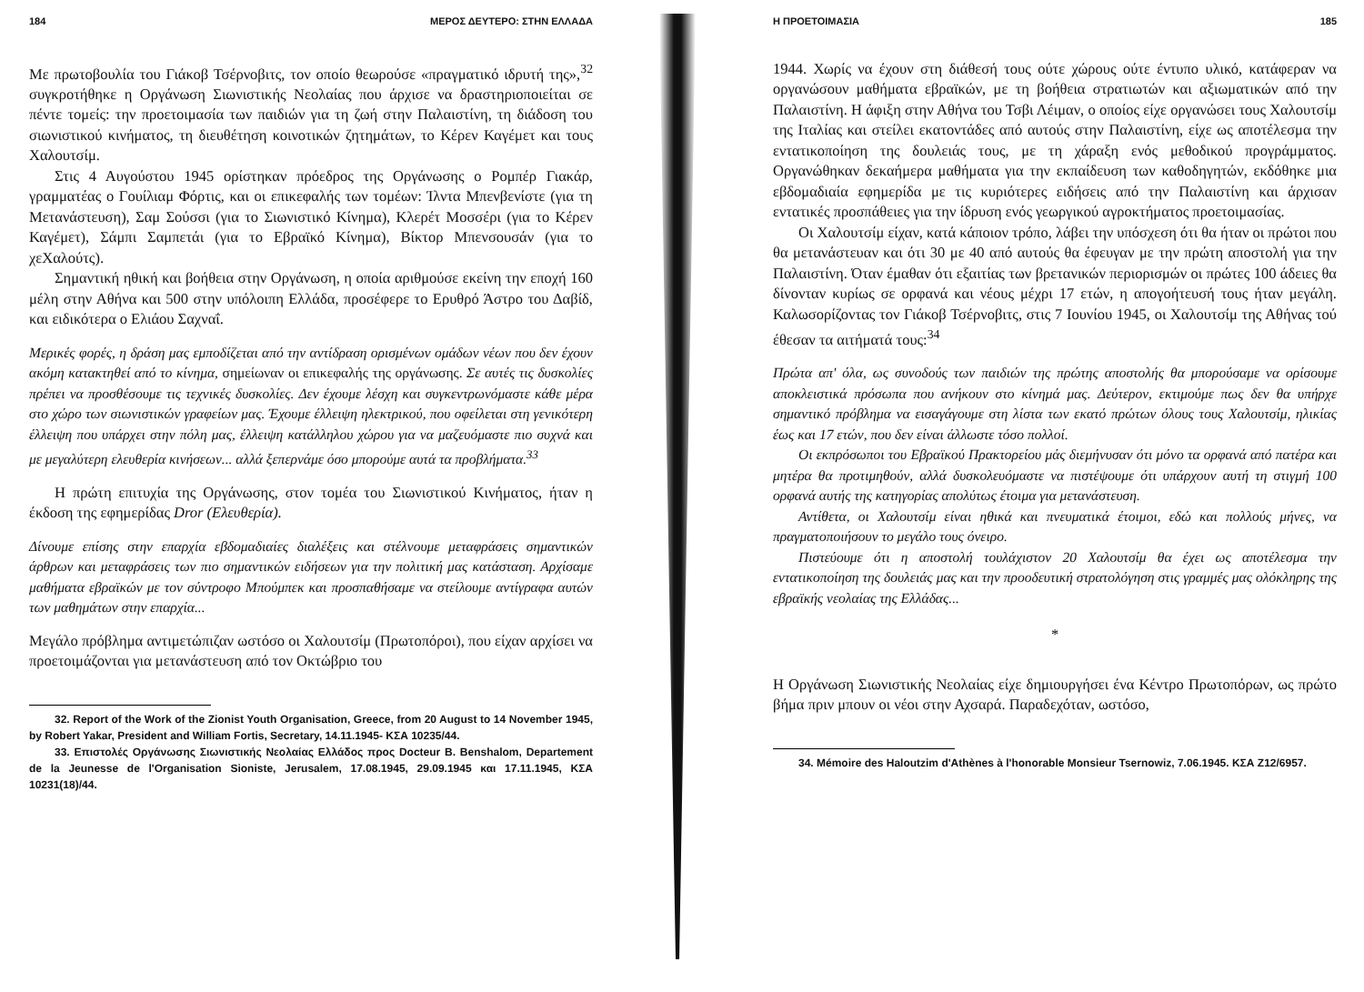184 ΜΕΡΟΣ ΔΕΥΤΕΡΟ: ΣΤΗΝ ΕΛΛΑΔΑ
Με πρωτοβουλία του Γιάκοβ Τσέρνοβιτς, τον οποίο θεωρούσε «πραγματικό ιδρυτή της»,<sup>32</sup> συγκροτήθηκε η Οργάνωση Σιωνιστικής Νεολαίας που άρχισε να δραστηριοποιείται σε πέντε τομείς: την προετοιμασία των παιδιών για τη ζωή στην Παλαιστίνη, τη διάδοση του σιωνιστικού κινήματος, τη διευθέτηση κοινοτικών ζητημάτων, το Κέρεν Καγέμετ και τους Χαλουτσίμ.
Στις 4 Αυγούστου 1945 ορίστηκαν πρόεδρος της Οργάνωσης ο Ρομπέρ Γιακάρ, γραμματέας ο Γουίλιαμ Φόρτις, και οι επικεφαλής των τομέων: Ίλντα Μπενβενίστε (για τη Μετανάστευση), Σαμ Σούσσι (για το Σιωνιστικό Κίνημα), Κλερέτ Μοσσέρι (για το Κέρεν Καγέμετ), Σάμπι Σαμπετάι (για το Εβραϊκό Κίνημα), Βίκτορ Μπενσουσάν (για το χεΧαλούτς).
Σημαντική ηθική και βοήθεια στην Οργάνωση, η οποία αριθμούσε εκείνη την εποχή 160 μέλη στην Αθήνα και 500 στην υπόλοιπη Ελλάδα, προσέφερε το Ερυθρό Άστρο του Δαβίδ, και ειδικότερα ο Ελιάου Σαχναΐ.
Μερικές φορές, η δράση μας εμποδίζεται από την αντίδραση ορισμένων ομάδων νέων που δεν έχουν ακόμη κατακτηθεί από το κίνημα, σημείωναν οι επικεφαλής της οργάνωσης. Σε αυτές τις δυσκολίες πρέπει να προσθέσουμε τις τεχνικές δυσκολίες. Δεν έχουμε λέσχη και συγκεντρωνόμαστε κάθε μέρα στο χώρο των σιωνιστικών γραφείων μας. Έχουμε έλλειψη ηλεκτρικού, που οφείλεται στη γενικότερη έλλειψη που υπάρχει στην πόλη μας, έλλειψη κατάλληλου χώρου για να μαζευόμαστε πιο συχνά και με μεγαλύτερη ελευθερία κινήσεων... αλλά ξεπερνάμε όσο μπορούμε αυτά τα προβλήματα.<sup>33</sup>
Η πρώτη επιτυχία της Οργάνωσης, στον τομέα του Σιωνιστικού Κινήματος, ήταν η έκδοση της εφημερίδας Dror (Ελευθερία).
Δίνουμε επίσης στην επαρχία εβδομαδιαίες διαλέξεις και στέλνουμε μεταφράσεις σημαντικών άρθρων και μεταφράσεις των πιο σημαντικών ειδήσεων για την πολιτική μας κατάσταση. Αρχίσαμε μαθήματα εβραϊκών με τον σύντροφο Μπούμπεκ και προσπαθήσαμε να στείλουμε αντίγραφα αυτών των μαθημάτων στην επαρχία...
Μεγάλο πρόβλημα αντιμετώπιζαν ωστόσο οι Χαλουτσίμ (Πρωτοπόροι), που είχαν αρχίσει να προετοιμάζονται για μετανάστευση από τον Οκτώβριο του
32. Report of the Work of the Zionist Youth Organisation, Greece, from 20 August to 14 November 1945, by Robert Yakar, President and William Fortis, Secretary, 14.11.1945- ΚΣΑ 10235/44.
33. Επιστολές Οργάνωσης Σιωνιστικής Νεολαίας Ελλάδος προς Docteur B. Benshalom, Departement de la Jeunesse de l'Organisation Sioniste, Jerusalem, 17.08.1945, 29.09.1945 και 17.11.1945, ΚΣΑ 10231(18)/44.
Η ΠΡΟΕΤΟΙΜΑΣΙΑ 185
1944. Χωρίς να έχουν στη διάθεσή τους ούτε χώρους ούτε έντυπο υλικό, κατάφεραν να οργανώσουν μαθήματα εβραϊκών, με τη βοήθεια στρατιωτών και αξιωματικών από την Παλαιστίνη. Η άφιξη στην Αθήνα του Τσβι Λέιμαν, ο οποίος είχε οργανώσει τους Χαλουτσίμ της Ιταλίας και στείλει εκατοντάδες από αυτούς στην Παλαιστίνη, είχε ως αποτέλεσμα την εντατικοποίηση της δουλειάς τους, με τη χάραξη ενός μεθοδικού προγράμματος. Οργανώθηκαν δεκαήμερα μαθήματα για την εκπαίδευση των καθοδηγητών, εκδόθηκε μια εβδομαδιαία εφημερίδα με τις κυριότερες ειδήσεις από την Παλαιστίνη και άρχισαν εντατικές προσπάθειες για την ίδρυση ενός γεωργικού αγροκτήματος προετοιμασίας.
Οι Χαλουτσίμ είχαν, κατά κάποιον τρόπο, λάβει την υπόσχεση ότι θα ήταν οι πρώτοι που θα μετανάστευαν και ότι 30 με 40 από αυτούς θα έφευγαν με την πρώτη αποστολή για την Παλαιστίνη. Όταν έμαθαν ότι εξαιτίας των βρετανικών περιορισμών οι πρώτες 100 άδειες θα δίνονταν κυρίως σε ορφανά και νέους μέχρι 17 ετών, η απογοήτευσή τους ήταν μεγάλη. Καλωσορίζοντας τον Γιάκοβ Τσέρνοβιτς, στις 7 Ιουνίου 1945, οι Χαλουτσίμ της Αθήνας τού έθεσαν τα αιτήματά τους:<sup>34</sup>
Πρώτα απ' όλα, ως συνοδούς των παιδιών της πρώτης αποστολής θα μπορούσαμε να ορίσουμε αποκλειστικά πρόσωπα που ανήκουν στο κίνημά μας. Δεύτερον, εκτιμούμε πως δεν θα υπήρχε σημαντικό πρόβλημα να εισαγάγουμε στη λίστα των εκατό πρώτων όλους τους Χαλουτσίμ, ηλικίας έως και 17 ετών, που δεν είναι άλλωστε τόσο πολλοί.
Οι εκπρόσωποι του Εβραϊκού Πρακτορείου μάς διεμήνυσαν ότι μόνο τα ορφανά από πατέρα και μητέρα θα προτιμηθούν, αλλά δυσκολευόμαστε να πιστέψουμε ότι υπάρχουν αυτή τη στιγμή 100 ορφανά αυτής της κατηγορίας απολύτως έτοιμα για μετανάστευση.
Αντίθετα, οι Χαλουτσίμ είναι ηθικά και πνευματικά έτοιμοι, εδώ και πολλούς μήνες, να πραγματοποιήσουν το μεγάλο τους όνειρο.
Πιστεύουμε ότι η αποστολή τουλάχιστον 20 Χαλουτσίμ θα έχει ως αποτέλεσμα την εντατικοποίηση της δουλειάς μας και την προοδευτική στρατολόγηση στις γραμμές μας ολόκληρης της εβραϊκής νεολαίας της Ελλάδας...
*
Η Οργάνωση Σιωνιστικής Νεολαίας είχε δημιουργήσει ένα Κέντρο Πρωτοπόρων, ως πρώτο βήμα πριν μπουν οι νέοι στην Αχσαρά. Παραδεχόταν, ωστόσο,
34. Mémoire des Haloutzim d'Athènes à l'honorable Monsieur Tsernowiz, 7.06.1945. ΚΣΑ Ζ12/6957.